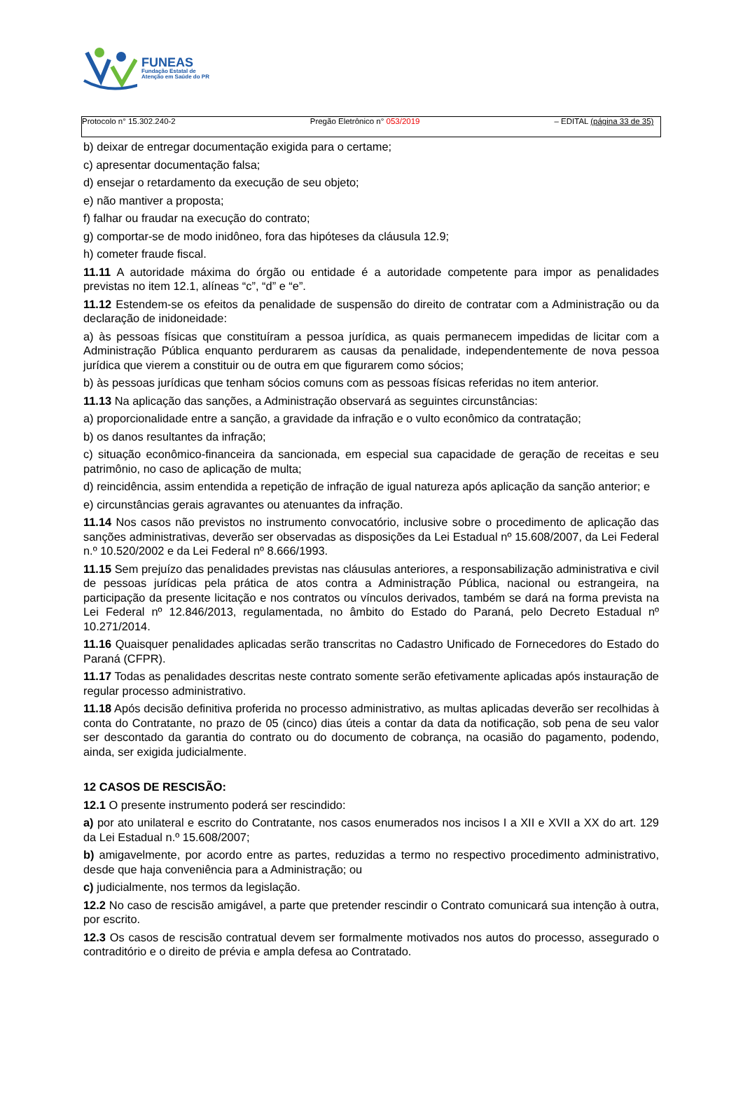FUNEAS
Fundação Estatal de
Atenção em Saúde do PR
Protocolo n° 15.302.240-2 Pregão Eletrônico n° 053/2019 – EDITAL (página 33 de 35)
b) deixar de entregar documentação exigida para o certame;
c) apresentar documentação falsa;
d) ensejar o retardamento da execução de seu objeto;
e) não mantiver a proposta;
f) falhar ou fraudar na execução do contrato;
g) comportar-se de modo inidôneo, fora das hipóteses da cláusula 12.9;
h) cometer fraude fiscal.
11.11 A autoridade máxima do órgão ou entidade é a autoridade competente para impor as penalidades previstas no item 12.1, alíneas “c”, “d” e “e”.
11.12 Estendem-se os efeitos da penalidade de suspensão do direito de contratar com a Administração ou da declaração de inidoneidade:
a) às pessoas físicas que constituíram a pessoa jurídica, as quais permanecem impedidas de licitar com a Administração Pública enquanto perdurarem as causas da penalidade, independentemente de nova pessoa jurídica que vierem a constituir ou de outra em que figurarem como sócios;
b) às pessoas jurídicas que tenham sócios comuns com as pessoas físicas referidas no item anterior.
11.13 Na aplicação das sanções, a Administração observará as seguintes circunstâncias:
a) proporcionalidade entre a sanção, a gravidade da infração e o vulto econômico da contratação;
b) os danos resultantes da infração;
c) situação econômico-financeira da sancionada, em especial sua capacidade de geração de receitas e seu patrimônio, no caso de aplicação de multa;
d) reincidência, assim entendida a repetição de infração de igual natureza após aplicação da sanção anterior; e
e) circunstâncias gerais agravantes ou atenuantes da infração.
11.14 Nos casos não previstos no instrumento convocatório, inclusive sobre o procedimento de aplicação das sanções administrativas, deverão ser observadas as disposições da Lei Estadual nº 15.608/2007, da Lei Federal n.º 10.520/2002 e da Lei Federal nº 8.666/1993.
11.15 Sem prejuízo das penalidades previstas nas cláusulas anteriores, a responsabilização administrativa e civil de pessoas jurídicas pela prática de atos contra a Administração Pública, nacional ou estrangeira, na participação da presente licitação e nos contratos ou vínculos derivados, também se dará na forma prevista na Lei Federal nº 12.846/2013, regulamentada, no âmbito do Estado do Paraná, pelo Decreto Estadual nº 10.271/2014.
11.16 Quaisquer penalidades aplicadas serão transcritas no Cadastro Unificado de Fornecedores do Estado do Paraná (CFPR).
11.17 Todas as penalidades descritas neste contrato somente serão efetivamente aplicadas após instauração de regular processo administrativo.
11.18 Após decisão definitiva proferida no processo administrativo, as multas aplicadas deverão ser recolhidas à conta do Contratante, no prazo de 05 (cinco) dias úteis a contar da data da notificação, sob pena de seu valor ser descontado da garantia do contrato ou do documento de cobrança, na ocasião do pagamento, podendo, ainda, ser exigida judicialmente.
12 CASOS DE RESCISÃO:
12.1 O presente instrumento poderá ser rescindido:
a) por ato unilateral e escrito do Contratante, nos casos enumerados nos incisos I a XII e XVII a XX do art. 129 da Lei Estadual n.º 15.608/2007;
b) amigavelmente, por acordo entre as partes, reduzidas a termo no respectivo procedimento administrativo, desde que haja conveniência para a Administração; ou
c) judicialmente, nos termos da legislação.
12.2 No caso de rescisão amigável, a parte que pretender rescindir o Contrato comunicará sua intenção à outra, por escrito.
12.3 Os casos de rescisão contratual devem ser formalmente motivados nos autos do processo, assegurado o contraditório e o direito de prévia e ampla defesa ao Contratado.